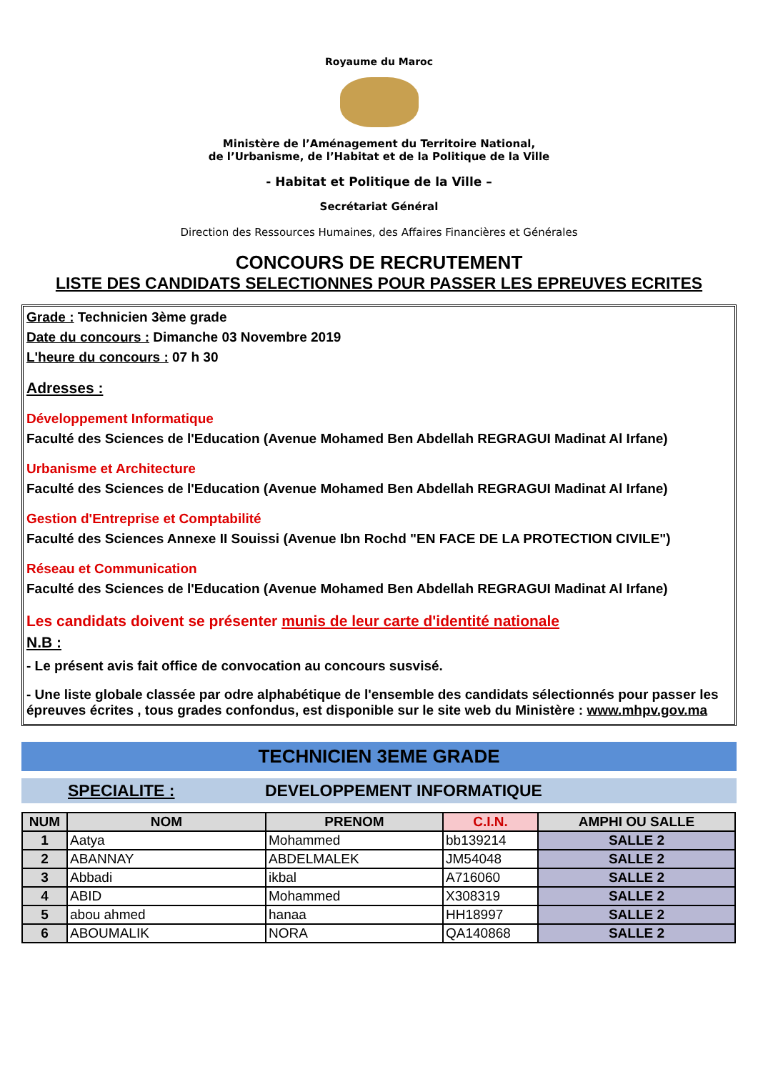Royaume du Maroc
Ministère de l’Aménagement du Territoire National,
de l’Urbanisme, de l’Habitat et de la Politique de la Ville
- Habitat et Politique de la Ville –
Secrétariat Général
Direction des Ressources Humaines, des Affaires Financières et Générales
CONCOURS DE RECRUTEMENT
LISTE DES CANDIDATS SELECTIONNES POUR PASSER LES EPREUVES ECRITES
Grade : Technicien 3ème grade
Date du concours : Dimanche 03 Novembre 2019
L'heure du concours : 07 h 30
Adresses :
Développement Informatique
Faculté des Sciences de l'Education (Avenue Mohamed Ben Abdellah REGRAGUI Madinat Al Irfane)
Urbanisme et Architecture
Faculté des Sciences de l'Education (Avenue Mohamed Ben Abdellah REGRAGUI Madinat Al Irfane)
Gestion d'Entreprise et Comptabilité
Faculté des Sciences Annexe II Souissi (Avenue Ibn Rochd "EN FACE DE LA PROTECTION CIVILE")
Réseau et Communication
Faculté des Sciences de l'Education (Avenue Mohamed Ben Abdellah REGRAGUI Madinat Al Irfane)
Les candidats doivent se présenter munis de leur carte d'identité nationale
N.B :
- Le présent avis fait office de convocation au concours susvisé.
- Une liste globale classée par odre alphabétique de l'ensemble des candidats sélectionnés pour passer les épreuves écrites , tous grades confondus, est disponible sur le site web du Ministère : www.mhpv.gov.ma
TECHNICIEN 3EME GRADE
SPECIALITE : DEVELOPPEMENT INFORMATIQUE
| NUM | NOM | PRENOM | C.I.N. | AMPHI OU SALLE |
| --- | --- | --- | --- | --- |
| 1 | Aatya | Mohammed | bb139214 | SALLE 2 |
| 2 | ABANNAY | ABDELMALEK | JM54048 | SALLE 2 |
| 3 | Abbadi | ikbal | A716060 | SALLE 2 |
| 4 | ABID | Mohammed | X308319 | SALLE 2 |
| 5 | abou ahmed | hanaa | HH18997 | SALLE 2 |
| 6 | ABOUMALIK | NORA | QA140868 | SALLE 2 |